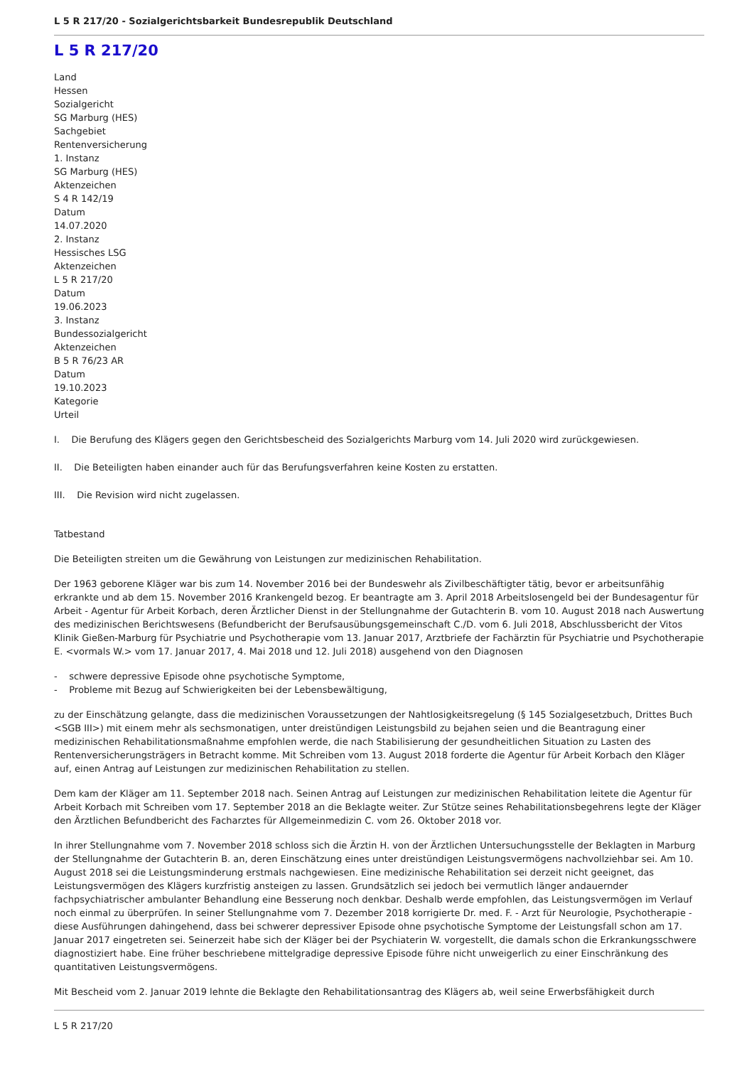L 5 R 217/20 - Sozialgerichtsbarkeit Bundesrepublik Deutschland
L 5 R 217/20
Land
Hessen
Sozialgericht
SG Marburg (HES)
Sachgebiet
Rentenversicherung
1. Instanz
SG Marburg (HES)
Aktenzeichen
S 4 R 142/19
Datum
14.07.2020
2. Instanz
Hessisches LSG
Aktenzeichen
L 5 R 217/20
Datum
19.06.2023
3. Instanz
Bundessozialgericht
Aktenzeichen
B 5 R 76/23 AR
Datum
19.10.2023
Kategorie
Urteil
I. Die Berufung des Klägers gegen den Gerichtsbescheid des Sozialgerichts Marburg vom 14. Juli 2020 wird zurückgewiesen.
II. Die Beteiligten haben einander auch für das Berufungsverfahren keine Kosten zu erstatten.
III. Die Revision wird nicht zugelassen.
Tatbestand
Die Beteiligten streiten um die Gewährung von Leistungen zur medizinischen Rehabilitation.
Der 1963 geborene Kläger war bis zum 14. November 2016 bei der Bundeswehr als Zivilbeschäftigter tätig, bevor er arbeitsunfähig erkrankte und ab dem 15. November 2016 Krankengeld bezog. Er beantragte am 3. April 2018 Arbeitslosengeld bei der Bundesagentur für Arbeit - Agentur für Arbeit Korbach, deren Ärztlicher Dienst in der Stellungnahme der Gutachterin B. vom 10. August 2018 nach Auswertung des medizinischen Berichtswesens (Befundbericht der Berufsausübungsgemeinschaft C./D. vom 6. Juli 2018, Abschlussbericht der Vitos Klinik Gießen-Marburg für Psychiatrie und Psychotherapie vom 13. Januar 2017, Arztbriefe der Fachärztin für Psychiatrie und Psychotherapie E. <vormals W.> vom 17. Januar 2017, 4. Mai 2018 und 12. Juli 2018) ausgehend von den Diagnosen
- schwere depressive Episode ohne psychotische Symptome,
- Probleme mit Bezug auf Schwierigkeiten bei der Lebensbewältigung,
zu der Einschätzung gelangte, dass die medizinischen Voraussetzungen der Nahtlosigkeitsregelung (§ 145 Sozialgesetzbuch, Drittes Buch <SGB III>) mit einem mehr als sechsmonatigen, unter dreistündigen Leistungsbild zu bejahen seien und die Beantragung einer medizinischen Rehabilitationsmaßnahme empfohlen werde, die nach Stabilisierung der gesundheitlichen Situation zu Lasten des Rentenversicherungsträgers in Betracht komme. Mit Schreiben vom 13. August 2018 forderte die Agentur für Arbeit Korbach den Kläger auf, einen Antrag auf Leistungen zur medizinischen Rehabilitation zu stellen.
Dem kam der Kläger am 11. September 2018 nach. Seinen Antrag auf Leistungen zur medizinischen Rehabilitation leitete die Agentur für Arbeit Korbach mit Schreiben vom 17. September 2018 an die Beklagte weiter. Zur Stütze seines Rehabilitationsbegehrens legte der Kläger den Ärztlichen Befundbericht des Facharztes für Allgemeinmedizin C. vom 26. Oktober 2018 vor.
In ihrer Stellungnahme vom 7. November 2018 schloss sich die Ärztin H. von der Ärztlichen Untersuchungsstelle der Beklagten in Marburg der Stellungnahme der Gutachterin B. an, deren Einschätzung eines unter dreistündigen Leistungsvermögens nachvollziehbar sei. Am 10. August 2018 sei die Leistungsminderung erstmals nachgewiesen. Eine medizinische Rehabilitation sei derzeit nicht geeignet, das Leistungsvermögen des Klägers kurzfristig ansteigen zu lassen. Grundsätzlich sei jedoch bei vermutlich länger andauernder fachpsychiatrischer ambulanter Behandlung eine Besserung noch denkbar. Deshalb werde empfohlen, das Leistungsvermögen im Verlauf noch einmal zu überprüfen. In seiner Stellungnahme vom 7. Dezember 2018 korrigierte Dr. med. F. - Arzt für Neurologie, Psychotherapie - diese Ausführungen dahingehend, dass bei schwerer depressiver Episode ohne psychotische Symptome der Leistungsfall schon am 17. Januar 2017 eingetreten sei. Seinerzeit habe sich der Kläger bei der Psychiaterin W. vorgestellt, die damals schon die Erkrankungsschwere diagnostiziert habe. Eine früher beschriebene mittelgradige depressive Episode führe nicht unweigerlich zu einer Einschränkung des quantitativen Leistungsvermögens.
Mit Bescheid vom 2. Januar 2019 lehnte die Beklagte den Rehabilitationsantrag des Klägers ab, weil seine Erwerbsfähigkeit durch
L 5 R 217/20